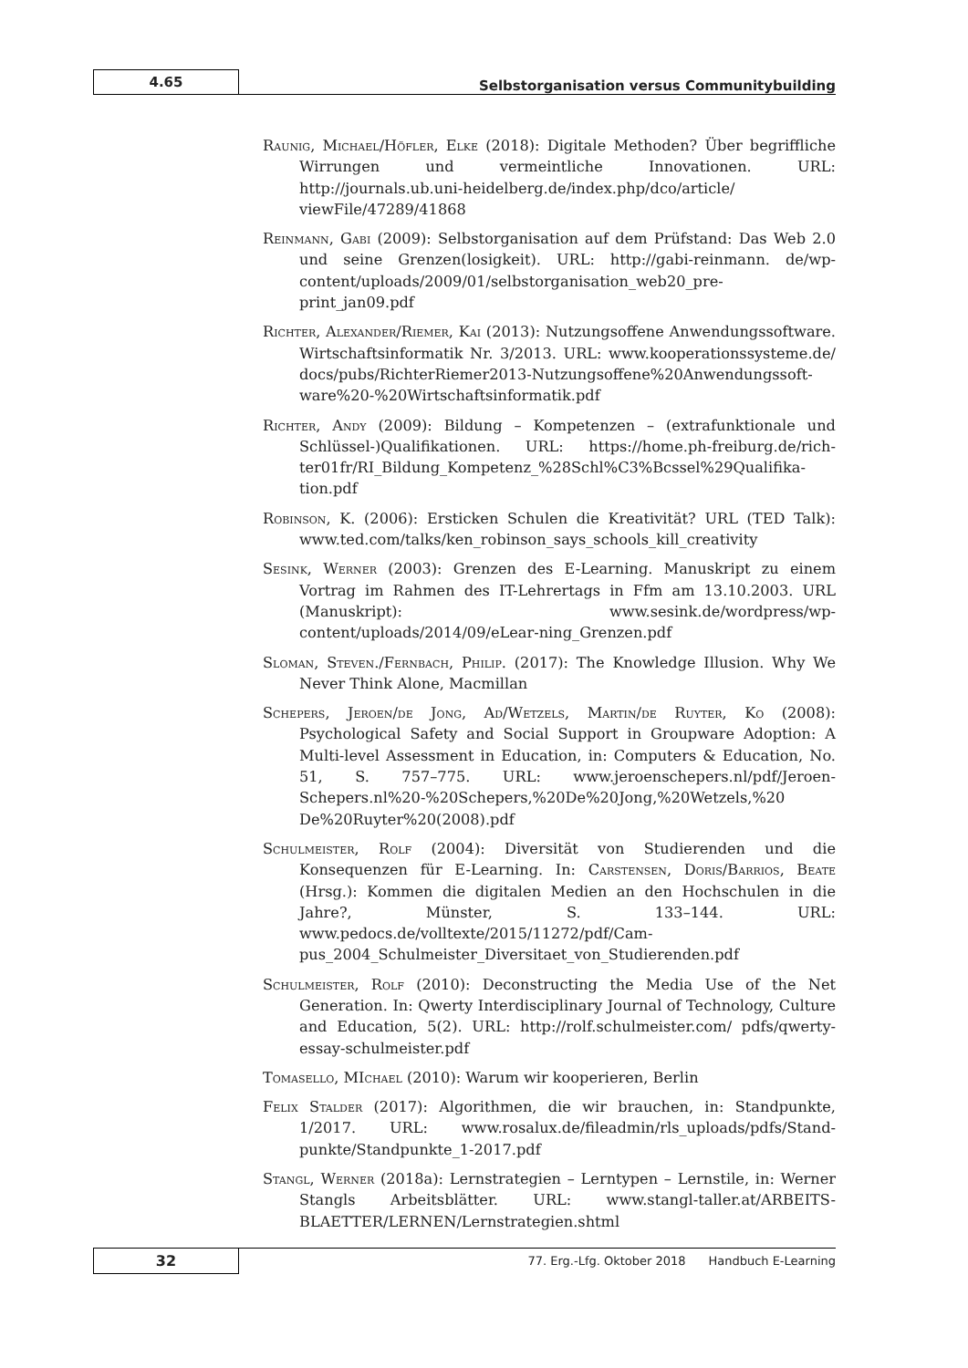4.65
Selbstorganisation versus Communitybuilding
Raunig, Michael/Höfler, Elke (2018): Digitale Methoden? Über begriffliche Wirrungen und vermeintliche Innovationen. URL: http://journals.ub.uni-heidelberg.de/index.php/dco/article/ viewFile/47289/41868
Reinmann, Gabi (2009): Selbstorganisation auf dem Prüfstand: Das Web 2.0 und seine Grenzen(losigkeit). URL: http://gabi-reinmann. de/wp-content/uploads/2009/01/selbstorganisation_web20_pre-print_jan09.pdf
Richter, Alexander/Riemer, Kai (2013): Nutzungsoffene Anwendungssoftware. Wirtschaftsinformatik Nr. 3/2013. URL: www.kooperationssysteme.de/ docs/pubs/RichterRiemer2013-Nutzungsoffene%20Anwendungssoft-ware%20-%20Wirtschaftsinformatik.pdf
Richter, Andy (2009): Bildung – Kompetenzen – (extrafunktionale und Schlüssel-)Qualifikationen. URL: https://home.ph-freiburg.de/rich-ter01fr/RI_Bildung_Kompetenz_%28Schl%C3%Bcssel%29Qualifika-tion.pdf
Robinson, K. (2006): Ersticken Schulen die Kreativität? URL (TED Talk): www.ted.com/talks/ken_robinson_says_schools_kill_creativity
Sesink, Werner (2003): Grenzen des E-Learning. Manuskript zu einem Vortrag im Rahmen des IT-Lehrertags in Ffm am 13.10.2003. URL (Manuskript): www.sesink.de/wordpress/wp-content/uploads/2014/09/eLear-ning_Grenzen.pdf
Sloman, Steven./Fernbach, Philip. (2017): The Knowledge Illusion. Why We Never Think Alone, Macmillan
Schepers, Jeroen/de Jong, Ad/Wetzels, Martin/de Ruyter, Ko (2008): Psychological Safety and Social Support in Groupware Adoption: A Multi-level Assessment in Education, in: Computers & Education, No. 51, S. 757–775. URL: www.jeroenschepers.nl/pdf/Jeroen-Schepers.nl%20-%20Schepers,%20De%20Jong,%20Wetzels,%20 De%20Ruyter%20(2008).pdf
Schulmeister, Rolf (2004): Diversität von Studierenden und die Konsequenzen für E-Learning. In: Carstensen, Doris/Barrios, Beate (Hrsg.): Kommen die digitalen Medien an den Hochschulen in die Jahre?, Münster, S. 133–144. URL: www.pedocs.de/volltexte/2015/11272/pdf/Cam-pus_2004_Schulmeister_Diversitaet_von_Studierenden.pdf
Schulmeister, Rolf (2010): Deconstructing the Media Use of the Net Generation. In: Qwerty Interdisciplinary Journal of Technology, Culture and Education, 5(2). URL: http://rolf.schulmeister.com/ pdfs/qwerty-essay-schulmeister.pdf
Tomasello, MIchael (2010): Warum wir kooperieren, Berlin
Felix Stalder (2017): Algorithmen, die wir brauchen, in: Standpunkte, 1/2017. URL: www.rosalux.de/fileadmin/rls_uploads/pdfs/Stand-punkte/Standpunkte_1-2017.pdf
Stangl, Werner (2018a): Lernstrategien – Lerntypen – Lernstile, in: Werner Stangls Arbeitsblätter. URL: www.stangl-taller.at/ARBEITS-BLAETTER/LERNEN/Lernstrategien.shtml
32
77. Erg.-Lfg. Oktober 2018 Handbuch E-Learning